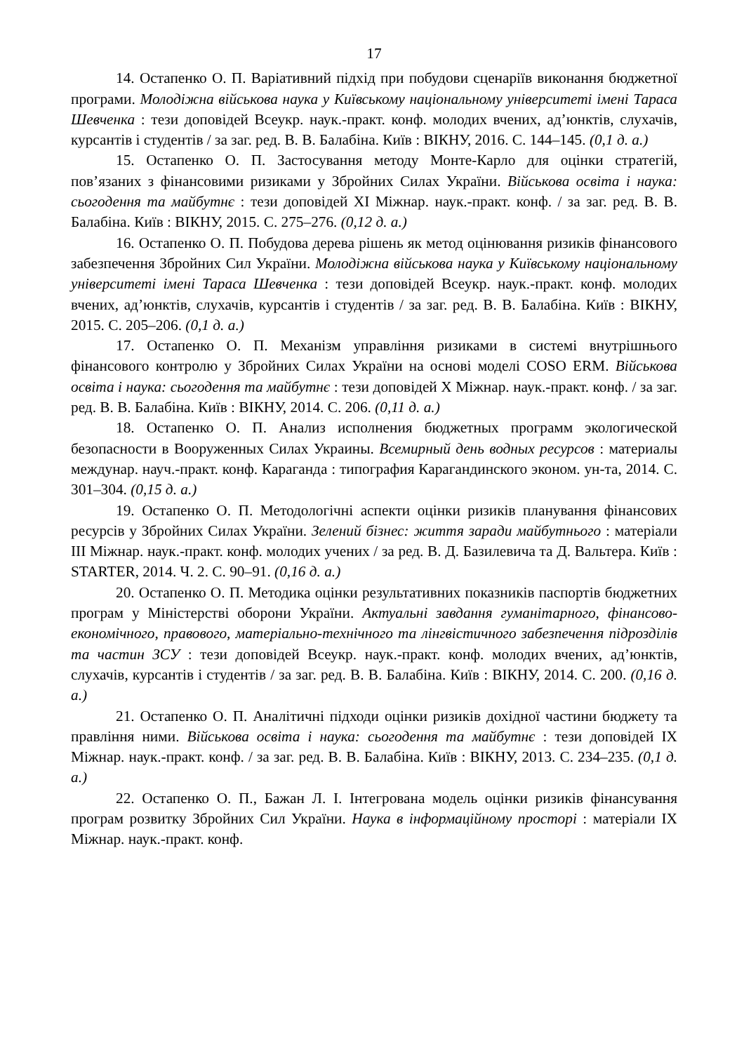17
14. Остапенко О. П. Варіативний підхід при побудови сценаріїв виконання бюджетної програми. Молодіжна військова наука у Київському національному університеті імені Тараса Шевченка : тези доповідей Всеукр. наук.-практ. конф. молодих вчених, ад’юнктів, слухачів, курсантів і студентів / за заг. ред. В. В. Балабіна. Київ : ВІКНУ, 2016. С. 144–145. (0,1 д. а.)
15. Остапенко О. П. Застосування методу Монте-Карло для оцінки стратегій, пов’язаних з фінансовими ризиками у Збройних Силах України. Військова освіта і наука: сьогодення та майбутнє : тези доповідей XI Міжнар. наук.-практ. конф. / за заг. ред. В. В. Балабіна. Київ : ВІКНУ, 2015. С. 275–276. (0,12 д. а.)
16. Остапенко О. П. Побудова дерева рішень як метод оцінювання ризиків фінансового забезпечення Збройних Сил України. Молодіжна військова наука у Київському національному університеті імені Тараса Шевченка : тези доповідей Всеукр. наук.-практ. конф. молодих вчених, ад’юнктів, слухачів, курсантів і студентів / за заг. ред. В. В. Балабіна. Київ : ВІКНУ, 2015. С. 205–206. (0,1 д. а.)
17. Остапенко О. П. Механізм управління ризиками в системі внутрішнього фінансового контролю у Збройних Силах України на основі моделі COSO ERM. Військова освіта і наука: сьогодення та майбутнє : тези доповідей X Міжнар. наук.-практ. конф. / за заг. ред. В. В. Балабіна. Київ : ВІКНУ, 2014. С. 206. (0,11 д. а.)
18. Остапенко О. П. Анализ исполнения бюджетных программ экологической безопасности в Вооруженных Силах Украины. Всемирный день водных ресурсов : материалы междунар. науч.-практ. конф. Караганда : типография Карагандинского эконом. ун-та, 2014. С. 301–304. (0,15 д. а.)
19. Остапенко О. П. Методологічні аспекти оцінки ризиків планування фінансових ресурсів у Збройних Силах України. Зелений бізнес: життя заради майбутнього : матеріали III Міжнар. наук.-практ. конф. молодих учених / за ред. В. Д. Базилевича та Д. Вальтера. Київ : STARTER, 2014. Ч. 2. С. 90–91. (0,16 д. а.)
20. Остапенко О. П. Методика оцінки результативних показників паспортів бюджетних програм у Міністерстві оборони України. Актуальні завдання гуманітарного, фінансово-економічного, правового, матеріально-технічного та лінгвістичного забезпечення підрозділів та частин ЗСУ : тези доповідей Всеукр. наук.-практ. конф. молодих вчених, ад’юнктів, слухачів, курсантів і студентів / за заг. ред. В. В. Балабіна. Київ : ВІКНУ, 2014. С. 200. (0,16 д. а.)
21. Остапенко О. П. Аналітичні підходи оцінки ризиків дохідної частини бюджету та правління ними. Військова освіта і наука: сьогодення та майбутнє : тези доповідей IX Міжнар. наук.-практ. конф. / за заг. ред. В. В. Балабіна. Київ : ВІКНУ, 2013. С. 234–235. (0,1 д. а.)
22. Остапенко О. П., Бажан Л. І. Інтегрована модель оцінки ризиків фінансування програм розвитку Збройних Сил України. Наука в інформаційному просторі : матеріали IX Міжнар. наук.-практ. конф.